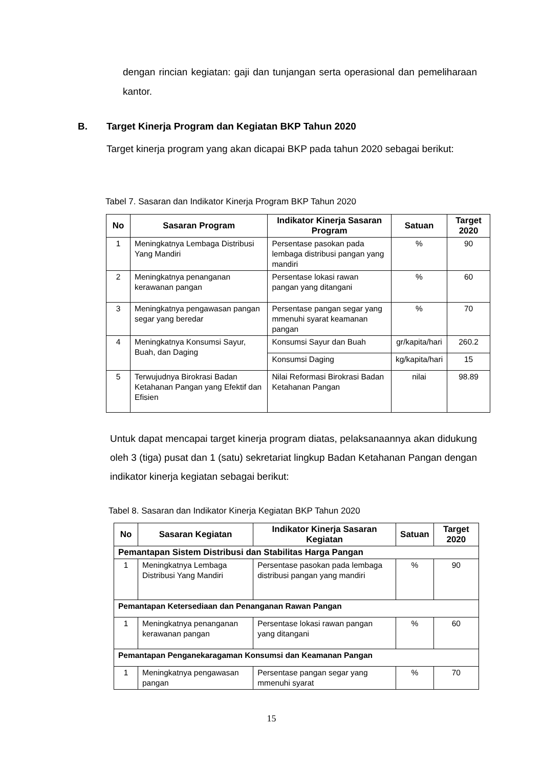dengan rincian kegiatan: gaji dan tunjangan serta operasional dan pemeliharaan kantor.
B. Target Kinerja Program dan Kegiatan BKP Tahun 2020
Target kinerja program yang akan dicapai BKP pada tahun 2020 sebagai berikut:
Tabel 7. Sasaran dan Indikator Kinerja Program BKP Tahun 2020
| No | Sasaran Program | Indikator Kinerja Sasaran Program | Satuan | Target 2020 |
| --- | --- | --- | --- | --- |
| 1 | Meningkatnya Lembaga Distribusi Yang Mandiri | Persentase pasokan pada lembaga distribusi pangan yang mandiri | % | 90 |
| 2 | Meningkatnya penanganan kerawanan pangan | Persentase lokasi rawan pangan yang ditangani | % | 60 |
| 3 | Meningkatnya pengawasan pangan segar yang beredar | Persentase pangan segar yang mmenuhi syarat keamanan pangan | % | 70 |
| 4 | Meningkatnya Konsumsi Sayur, Buah, dan Daging | Konsumsi Sayur dan Buah | gr/kapita/hari | 260.2 |
| | | Konsumsi Daging | kg/kapita/hari | 15 |
| 5 | Terwujudnya Birokrasi Badan Ketahanan Pangan yang Efektif dan Efisien | Nilai Reformasi Birokrasi Badan Ketahanan Pangan | nilai | 98.89 |
Untuk dapat mencapai target kinerja program diatas, pelaksanaannya akan didukung oleh 3 (tiga) pusat dan 1 (satu) sekretariat lingkup Badan Ketahanan Pangan dengan indikator kinerja kegiatan sebagai berikut:
Tabel 8. Sasaran dan Indikator Kinerja Kegiatan BKP Tahun 2020
| No | Sasaran Kegiatan | Indikator Kinerja Sasaran Kegiatan | Satuan | Target 2020 |
| --- | --- | --- | --- | --- |
| Pemantapan Sistem Distribusi dan Stabilitas Harga Pangan | | | | |
| 1 | Meningkatnya Lembaga Distribusi Yang Mandiri | Persentase pasokan pada lembaga distribusi pangan yang mandiri | % | 90 |
| Pemantapan Ketersediaan dan Penanganan Rawan Pangan | | | | |
| 1 | Meningkatnya penanganan kerawanan pangan | Persentase lokasi rawan pangan yang ditangani | % | 60 |
| Pemantapan Penganekaragaman Konsumsi dan Keamanan Pangan | | | | |
| 1 | Meningkatnya pengawasan pangan | Persentase pangan segar yang mmenuhi syarat | % | 70 |
15